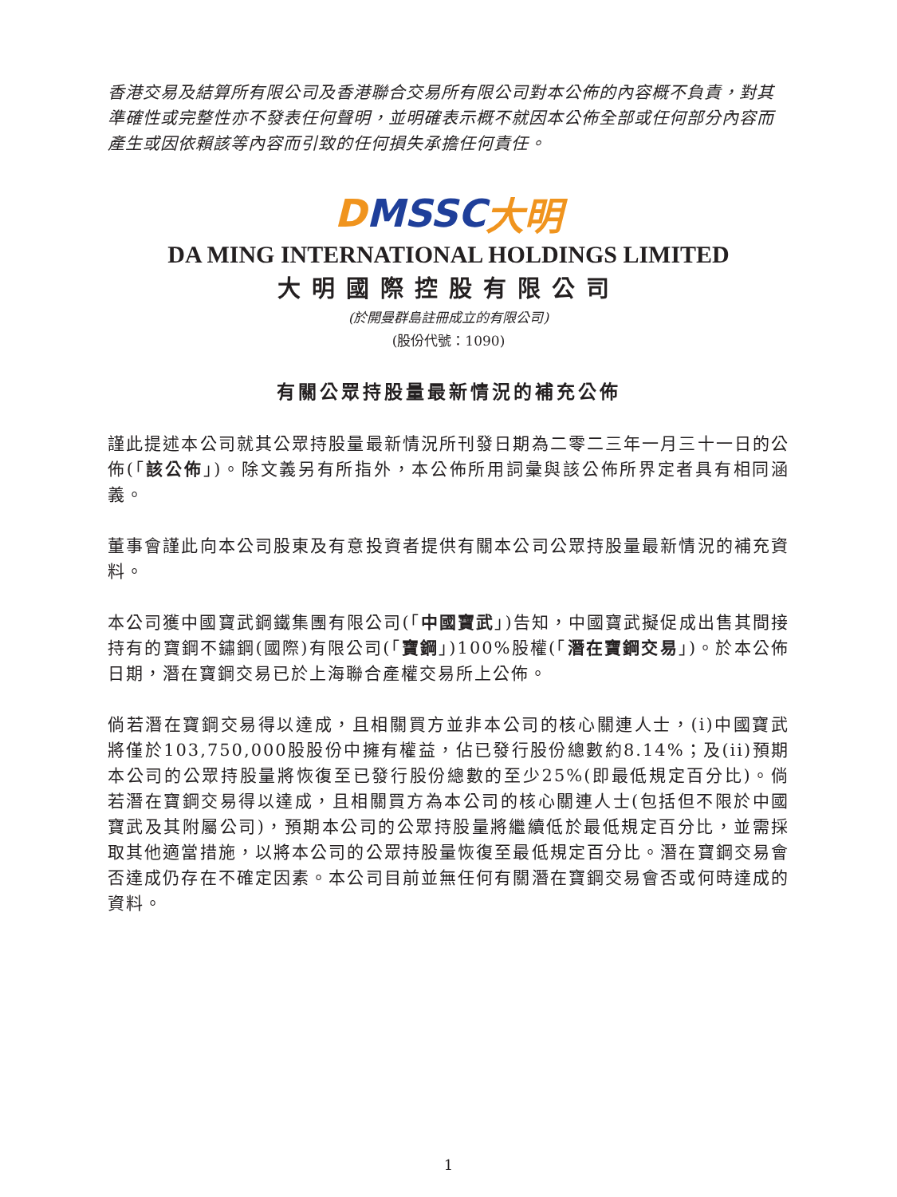香港交易及結算所有限公司及香港聯合交易所有限公司對本公佈的內容概不負責，對其準確性或完整性亦不發表任何聲明，並明確表示概不就因本公佈全部或任何部分內容而產生或因依賴該等內容而引致的任何損失承擔任何責任。
D MSSC 大明
DA MING INTERNATIONAL HOLDINGS LIMITED
大明國際控股有限公司
(於開曼群島註冊成立的有限公司)
(股份代號：1090)
有關公眾持股量最新情況的補充公佈
謹此提述本公司就其公眾持股量最新情況所刊發日期為二零二三年一月三十一日的公佈(「該公佈」)。除文義另有所指外，本公佈所用詞彙與該公佈所界定者具有相同涵義。
董事會謹此向本公司股東及有意投資者提供有關本公司公眾持股量最新情況的補充資料。
本公司獲中國寶武鋼鐵集團有限公司(「中國寶武」)告知，中國寶武擬促成出售其間接持有的寶鋼不鏽鋼(國際)有限公司(「寶鋼」)100%股權(「潛在寶鋼交易」)。於本公佈日期，潛在寶鋼交易已於上海聯合產權交易所上公佈。
倘若潛在寶鋼交易得以達成，且相關買方並非本公司的核心關連人士，(i)中國寶武將僅於103,750,000股股份中擁有權益，佔已發行股份總數約8.14%；及(ii)預期本公司的公眾持股量將恢復至已發行股份總數的至少25%(即最低規定百分比)。倘若潛在寶鋼交易得以達成，且相關買方為本公司的核心關連人士(包括但不限於中國寶武及其附屬公司)，預期本公司的公眾持股量將繼續低於最低規定百分比，並需採取其他適當措施，以將本公司的公眾持股量恢復至最低規定百分比。潛在寶鋼交易會否達成仍存在不確定因素。本公司目前並無任何有關潛在寶鋼交易會否或何時達成的資料。
1